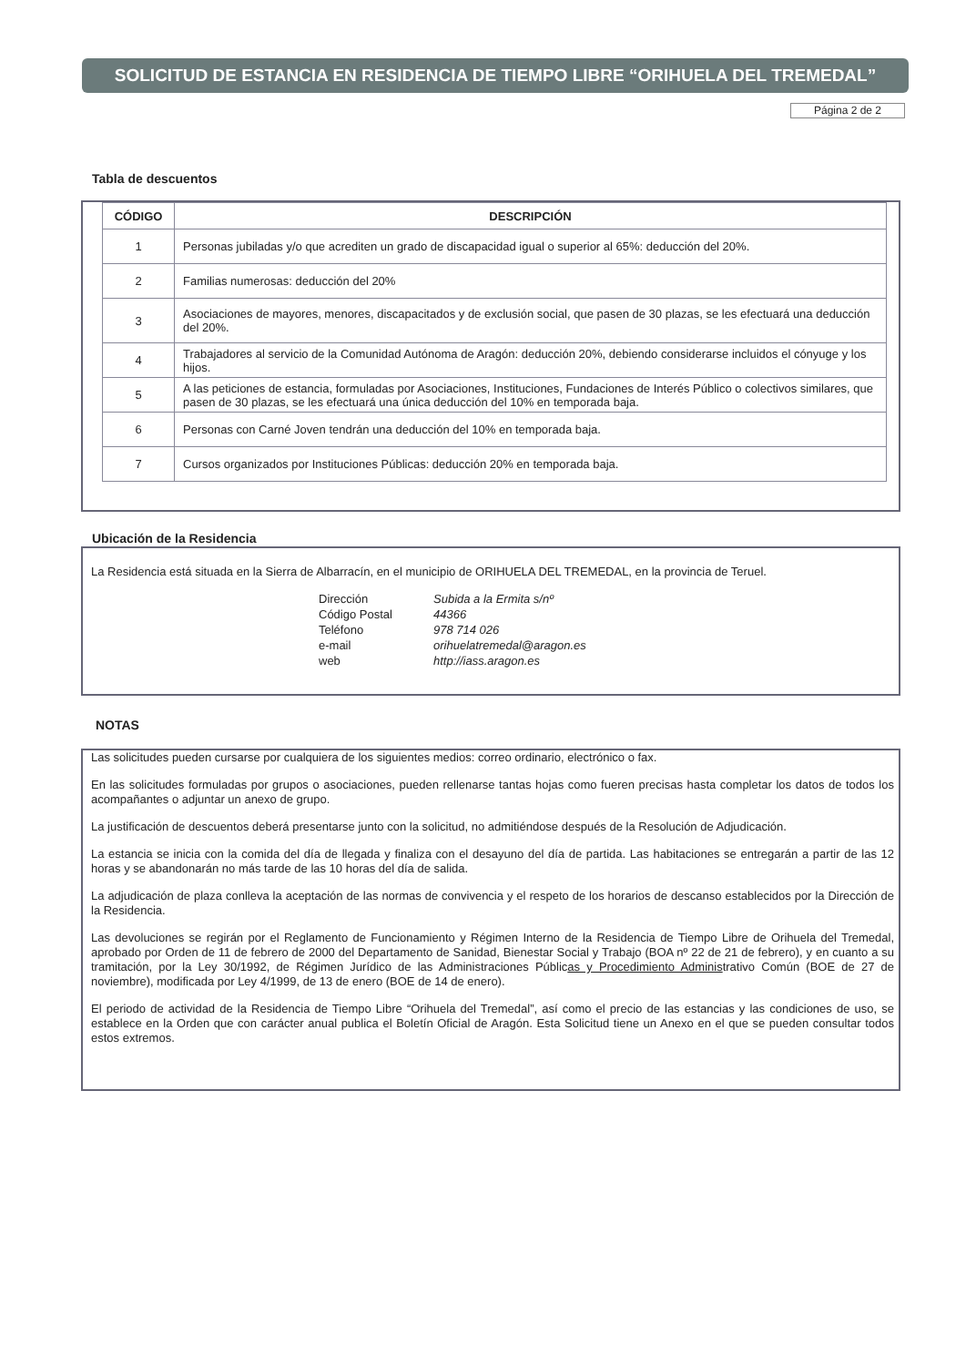SOLICITUD DE ESTANCIA EN RESIDENCIA DE TIEMPO LIBRE “ORIHUELA DEL TREMEDAL”
Página 2 de 2
Tabla de descuentos
| CÓDIGO | DESCRIPCIÓN |
| --- | --- |
| 1 | Personas jubiladas y/o que acrediten un grado de discapacidad igual o superior al 65%: deducción del 20%. |
| 2 | Familias numerosas: deducción del 20% |
| 3 | Asociaciones de mayores, menores, discapacitados y de exclusión social, que pasen de 30 plazas, se les efectuará una deducción del 20%. |
| 4 | Trabajadores al servicio de la Comunidad Autónoma de Aragón: deducción 20%, debiendo considerarse incluidos el cónyuge y los hijos. |
| 5 | A las peticiones de estancia, formuladas por Asociaciones, Instituciones, Fundaciones de Interés Público o colectivos similares, que pasen de 30 plazas, se les efectuará una única deducción del 10% en temporada baja. |
| 6 | Personas con Carné Joven tendrán una deducción del 10% en temporada baja. |
| 7 | Cursos organizados por Instituciones Públicas: deducción 20% en temporada baja. |
Ubicación de la Residencia
La Residencia está situada en la Sierra de Albarracín, en el municipio de ORIHUELA DEL TREMEDAL, en la provincia de Teruel.
Dirección Subida a la Ermita s/nº Código Postal 44366 Teléfono 978 714 026 e-mail orihuelatremedal@aragon.es web http://iass.aragon.es
NOTAS
Las solicitudes pueden cursarse por cualquiera de los siguientes medios: correo ordinario, electrónico o fax.
En las solicitudes formuladas por grupos o asociaciones, pueden rellenarse tantas hojas como fueren precisas hasta completar los datos de todos los acompañantes o adjuntar un anexo de grupo.
La justificación de descuentos deberá presentarse junto con la solicitud, no admitiéndose después de la Resolución de Adjudicación.
La estancia se inicia con la comida del día de llegada y finaliza con el desayuno del día de partida. Las habitaciones se entregarán a partir de las 12 horas y se abandonarán no más tarde de las 10 horas del día de salida.
La adjudicación de plaza conlleva la aceptación de las normas de convivencia y el respeto de los horarios de descanso establecidos por la Dirección de la Residencia.
Las devoluciones se regirán por el Reglamento de Funcionamiento y Régimen Interno de la Residencia de Tiempo Libre de Orihuela del Tremedal, aprobado por Orden de 11 de febrero de 2000 del Departamento de Sanidad, Bienestar Social y Trabajo (BOA nº 22 de 21 de febrero), y en cuanto a su tramitación, por la Ley 30/1992, de Régimen Jurídico de las Administraciones Públicas y Procedimiento Administrativo Común (BOE de 27 de noviembre), modificada por Ley 4/1999, de 13 de enero (BOE de 14 de enero).
El periodo de actividad de la Residencia de Tiempo Libre “Orihuela del Tremedal”, así como el precio de las estancias y las condiciones de uso, se establece en la Orden que con carácter anual publica el Boletín Oficial de Aragón. Esta Solicitud tiene un Anexo en el que se pueden consultar todos estos extremos.